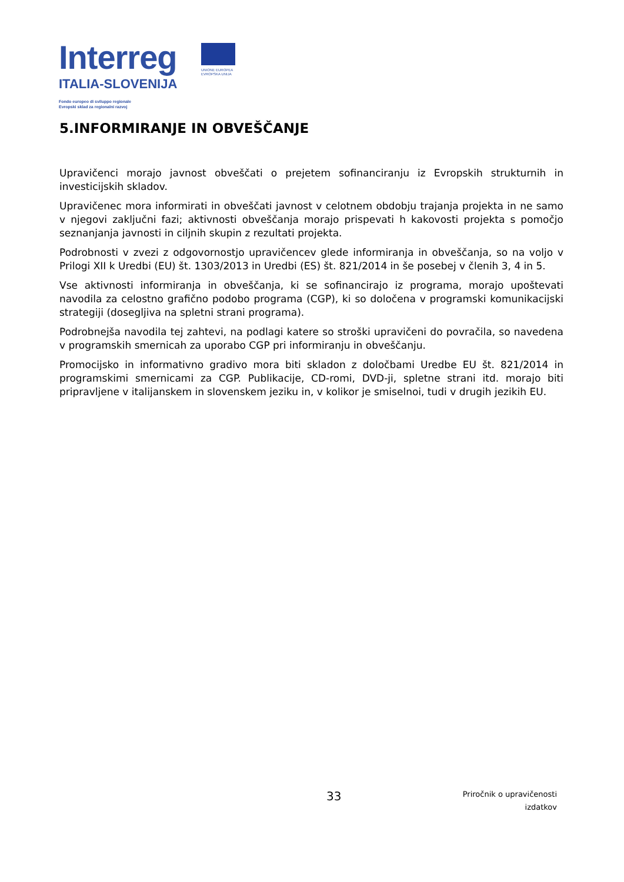Interreg
ITALIA-SLOVENIJA
Fondo europeo di sviluppo regionale
Evropski sklad za regionalni razvoj
UNIONE EUROPEA
EVROPSKA UNIJA
5.INFORMIRANJE IN OBVEŠČANJE
Upravičenci morajo javnost obveščati o prejetem sofinanciranju iz Evropskih strukturnih in investicijskih skladov.
Upravičenec mora informirati in obveščati javnost v celotnem obdobju trajanja projekta in ne samo v njegovi zaključni fazi; aktivnosti obveščanja morajo prispevati h kakovosti projekta s pomočjo seznanjanja javnosti in ciljnih skupin z rezultati projekta.
Podrobnosti v zvezi z odgovornostjo upravičencev glede informiranja in obveščanja, so na voljo v Prilogi XII k Uredbi (EU) št. 1303/2013 in Uredbi (ES) št. 821/2014 in še posebej v členih 3, 4 in 5.
Vse aktivnosti informiranja in obveščanja, ki se sofinancirajo iz programa, morajo upoštevati navodila za celostno grafično podobo programa (CGP), ki so določena v programski komunikacijski strategiji (dosegljiva na spletni strani programa).
Podrobnejša navodila tej zahtevi, na podlagi katere so stroški upravičeni do povračila, so navedena v programskih smernicah za uporabo CGP pri informiranju in obveščanju.
Promocijsko in informativno gradivo mora biti skladon z določbami Uredbe EU št. 821/2014 in programskimi smernicami za CGP. Publikacije, CD-romi, DVD-ji, spletne strani itd. morajo biti pripravljene v italijanskem in slovenskem jeziku in, v kolikor je smiselnoi, tudi v drugih jezikih EU.
33
Priročnik o upravičenosti
izdatkov